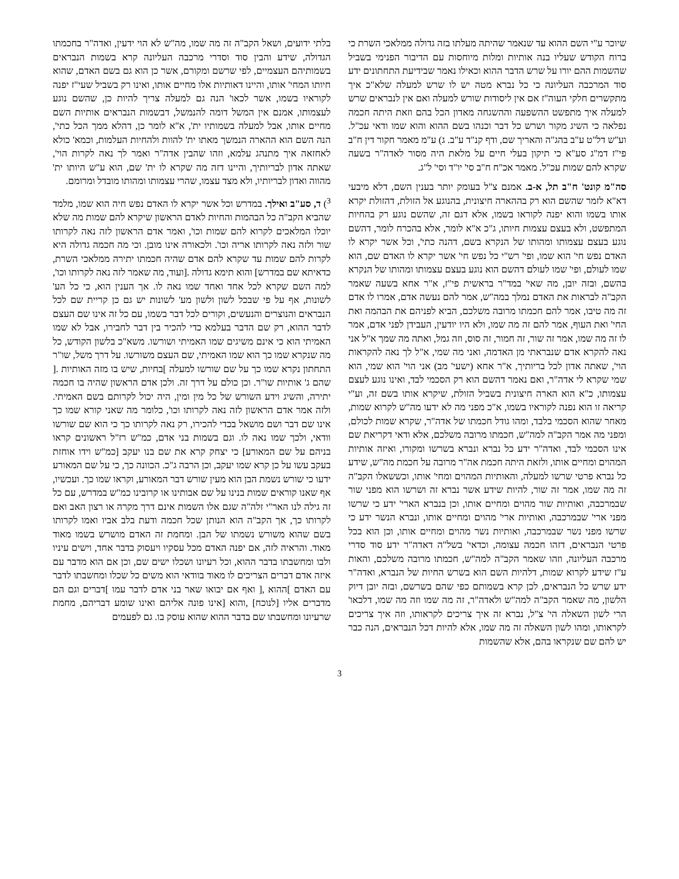שיוכר ע"י השם ההוא עד שנאמר שהיתה מעלתו בזה גדולה ממלאכי השרת כי ברוח הקודש שעליו בנה אותיות ומלות מיוחסות עם הדיבור הפנימי בשביל שהשמות ההם יורו על שרש הדבר ההוא וכאילו נאמר שבידיעת התחתונים ידע סוד המרכבה העליונה כי כל נברא מטה יש לו שרש למעלה שלא"כ איך מתקשרים חלקי העוה"ז אם אין ליסודות שורש למעלה ואם אין לנבראים שרש למעלה איך מתפשט ההשפעה וההשגחה מאדון הכל בהם וזאת היתה חכמה נפלאה כי השיג מקור ושרש כל דבר וכנהו בשם ההוא והוא שמו ודאי עכ"ל. וע"ש דל"ט ע"ב בהג"ה והאריך שם, ודף קנ"ד ע"ב. ג) ע"מ מאמר חקור דין ח"ב פי"ז דמ"ג סע"א כי תיקון בעלי חיים על מלאת היה מסור לאדה"ר בשעה שקרא להם שמות עכ"ל. מאמר אכ"ח ח"ב סי' יו"ד וסי' ל"ג.
סה"מ קונט' ח"ב תל, א-ב. אמנם צ"ל בעומק יותר בענין השם, דלא מיבעי דא"א לזמר שהשם הוא רק בההארה חיצונית, בהנוגע אל הזולת, דהזולת יקרא אותו בשמו והוא יפנה לקוראו בשמו, אלא דגם זה, שהשם נוגע רק בהחיות המתפשט, ולא בעצם עצמות חיותו, ג"כ א"א לומר, אלא בהכרח לומר, דהשם נוגע בעצם עצמותו ומהותו של הנקרא בשם, דהנה כתי', וכל אשר יקרא לו האדם נפש חי' הוא שמו, ופי' רש"י כל נפש חי' אשר יקרא לו האדם שם, הוא שמו לעולם, ופי' שמו לעולם דהשם הוא נוגע בעצם עצמותו ומהותו של הנקרא בהשם, ובזה יובן, מה שאי' במד"ר בראשית פי"ז, א"ר אחא בשעה שאמר הקב"ה לבראות את האדם נמלך במה"ש, אמר להם נעשה אדם, אמרו לו אדם זה מה טיבו, אמר להם חכמתו מרובה משלכם, הביא לפניהם את הבהמה ואת החי' ואת העוף, אמר להם זה מה שמו, ולא היו יודעין, העבידן לפני אדם, אמר לו זה מה שמו, אמר זה שור, זה חמור, זה סוס, וזה גמל, ואתה מה שמך א"ל אני נאה להקרא אדם שנבראתי מן האדמה, ואני מה שמי, א"ל לך נאה להקראות הוי', שאתה אדון לכל בריותיך, א"ר אחא (ישעי' מב) אני הוי' הוא שמי, הוא שמי שקרא לי אדה"ר, ואם נאמר דהשם הוא רק הסכמי לבד, ואינו נוגע לעצם עצמותו, כ"א הוא הארה חיצונית בשביל הזולת, שיקרא אותו בשם זה, וע"י קריאה זו הוא נפנה לקוראיו בשמו, א"כ מפני מה לא ידעו מה"ש לקרוא שמות, מאחר שהוא הסכמי בלבד, ומהו גודל חכמתו של אדה"ר, שקרא שמות לכולם, ומפני מה אמר הקב"ה למה"ש, חכמתו מרובה משלכם, אלא ודאי דקריאת שם אינו הסכמי לבד, ואדה"ר ידע כל נברא ונברא בשרשו ומקורו, ואיזה אותיות המהוים ומחיים אותו, ולזאת היתה חכמת אה"ר מרובה על חכמת מה"ש, שידע כל נברא פרטי שרשו למעלה, והאותיות המהוים ומחי' אותו, וכששאלו הקב"ה זה מה שמו, אמר זה שור, להיות שידע אשר נברא זה ושרשו הוא מפני שור שבמרכבה, ואותיות שור מהוים ומחיים אותו, וכן בנברא הארי' ידע כי שרשו מפני ארי' שבמרכבה, ואותיות ארי' מהוים ומחיים אותו, ונברא הנשר ידע כי שרשו מפני נשר שבמרכבה, ואותיות נשר מהוים ומחיים אותו, וכן הוא בכל פרטי הנבראים, דזהו חכמה עצומה, וכדאי' בשל"ה דאדה"ר ידע סוד סדרי מרכבה העליונה, וזהו שאמר הקב"ה למה"ש, חכמתו מרובה משלכם, והאות ע"ז שידע לקרוא שמות, דלהיות השם הוא בשרש החיות של הנברא, ואדה"ר ידע שרש כל הנבראים, לכן קרא בשמותם כפי שהם בשרשם, ובזה יובן דיוק הלשון, מה שאמר הקב"ה למה"ש ולאדה"ר, זה מה שמו וזה מה שמו, דלכאו' הרי לשון השאלה הי' צ"ל, נברא זה איך צריכים לקראותו, וזה איך צריכים לקראותו, ומהו לשון השאלה זה מה שמו, אלא להיות דכל הנבראים, הנה כבר יש להם שם שנקראו בהם, אלא שהשמות
בלתי ידועים, ושאל הקב"ה זה מה שמו, מה"ש לא הוי ידעין, ואדה"ר בחכמתו הגדולה, שידע והבין סוד וסדרי מרכבה העליונה קרא בשמות הנבראים בשמותיהם העצמיים, לפי שרשם ומקורם, אשר כן הוא גם בשם האדם, שהוא חיותו המחי' אותו, והיינו דאותיות אלו מחיים אותו, ואינו רק בשביל שעי"ז יפנה לקוראיו בשמו, אשר לכאו' הנה גם למעלה צריך להיות כן, שהשם נוגע לעצמותו, אמנם אין המשל דומה להנמשל, דבשמות הנבראים אותיות השם מחיים אותו, אבל למעלה בשמותיו ית', א"א לומר כן, דהלא ממך הכל כתי', הנה השם הוא ההארה הנמשך מאתו ית' להוות ולהחיות העלמות, וכמא' כולא לאחזאה איך מתנהג עלמא, וזהו שהבין אדה"ר ואמר לך נאה לקרות הוי', שאתה אדון לבריותיך, והיינו דזה מה שקרא לו ית' שם, הוא ע"ש היותו ית' מהווה ואדון לבריותיו, ולא מצד עצמו, שהרי עצמותו ומהותו מובדל ומרומם.
<sup>3</sup>) ד, סע"ב ואילך. במדרש וכל אשר יקרא לו האדם נפש חיה הוא שמו, מלמד שהביא הקב"ה כל הבהמות והחיות לאדם הראשון שיקרא להם שמות מה שלא יוכלו המלאכים לקרוא להם שמות וכו', ואמר אדם הראשון לזה נאה לקרותו שור ולזה נאה לקרותו אריה וכו'. ולכאורה אינו מובן. וכי מה חכמה גדולה היא לקרות להם שמות עד שקרא להם אדם שהיה חכמתו יתירה ממלאכי השרת, כדאיתא שם במדרש] והוא תימא גדולה .[ועוד, מה שאמר לזה נאה לקרותו וכו', למה השם שקרא לכל אחד ואחד שמו נאה לו. אך הענין הוא, כי כל הע' לשונות, אף על פי שבכל לשון ולשון מע' לשונות יש גם כן קריית שם לכל הנבראים והנוצרים והנעשים, וקורים לכל דבר בשמו, עם כל זה אינו שם העצם לדבר ההוא, רק שם הדבר בעלמא כדי להכיר בין דבר לחבירו, אבל לא שמו האמיתי הוא כי אינם משיגים שמו האמיתי ושורשו. משא"כ בלשון הקודש, כל מה שנקרא שמו כך הוא שמו האמיתי, שם העצם משורשו. על דרך משל, שו"ר התחתון נקרא שמו כך על שם שורשו למעלה ]בחיות, שיש בו מזה האותיות .[ שהם ג' אותיות שו"ר. וכן כולם על דרך זה. ולכן אדם הראשון שהיה בו חכמה יתירה, והשיג וידע השורש של כל מין ומין, היה יכול לקרותם בשם האמיתי. ולזה אמר אדם הראשון לזה נאה לקרותו וכו', כלומר מה שאני קורא שמו כך אינו שם דבר ושם מושאל בכדי להכירו, רק נאה לקרותו כך כי הוא שם שורשו וודאי, ולכך שמו נאה לו. וגם בשמות בני אדם, כמ"ש רז"ל ראשונים קראו בניהם על שם המאורע] כי יצחק קרא את שם בנו יעקב [כמ"ש וידו אוחזת בעקב עשו על כן קרא שמו יעקב, וכן הרבה ג"כ. הכוונה כך, כי על שם המאורע ידעו כי שורש נשמת הבן הוא מעין שורש דבר המאורע, וקראו שמו כך. ועכשיו, אף שאנו קוראים שמות בנינו על שם אבותינו או קרובינו כמ"ש במדרש, עם כל זה גילה לנו האר"י זלה"ה שגם אלו השמות אינם דרך מקרה או רצון האב ואם לקרותו כך, אך הקב"ה הוא הנותן שכל חכמה ודעת בלב אביו ואמו לקרותו בשם שהוא משורש נשמתו של הבן. ומחמת זה האדם מושרש בשמו מאוד מאוד. והראיה לזה, אם יפנה האדם מכל עסקיו ויעסוק בדבר אחד, וישים עיניו ולבו ומחשבתו בדבר ההוא, וכל רעיונו ושכלו ישים שם, וכן אם הוא מדבר עם איזה אדם דברים הצריכים לו מאוד בוודאי הוא משים כל שכלו ומחשבתו לדבר עם האדם ]ההוא ,[ ואף אם יבואו שאר בני אדם לדבר עמו ]דברים וגם הם מדברים אליו [לנוכח] ,והוא [אינו פונה אליהם ואינו שומע דבריהם, מחמת שרעיונו ומחשבתו שם בדבר ההוא שהוא עוסק בו. גם לפעמים
3